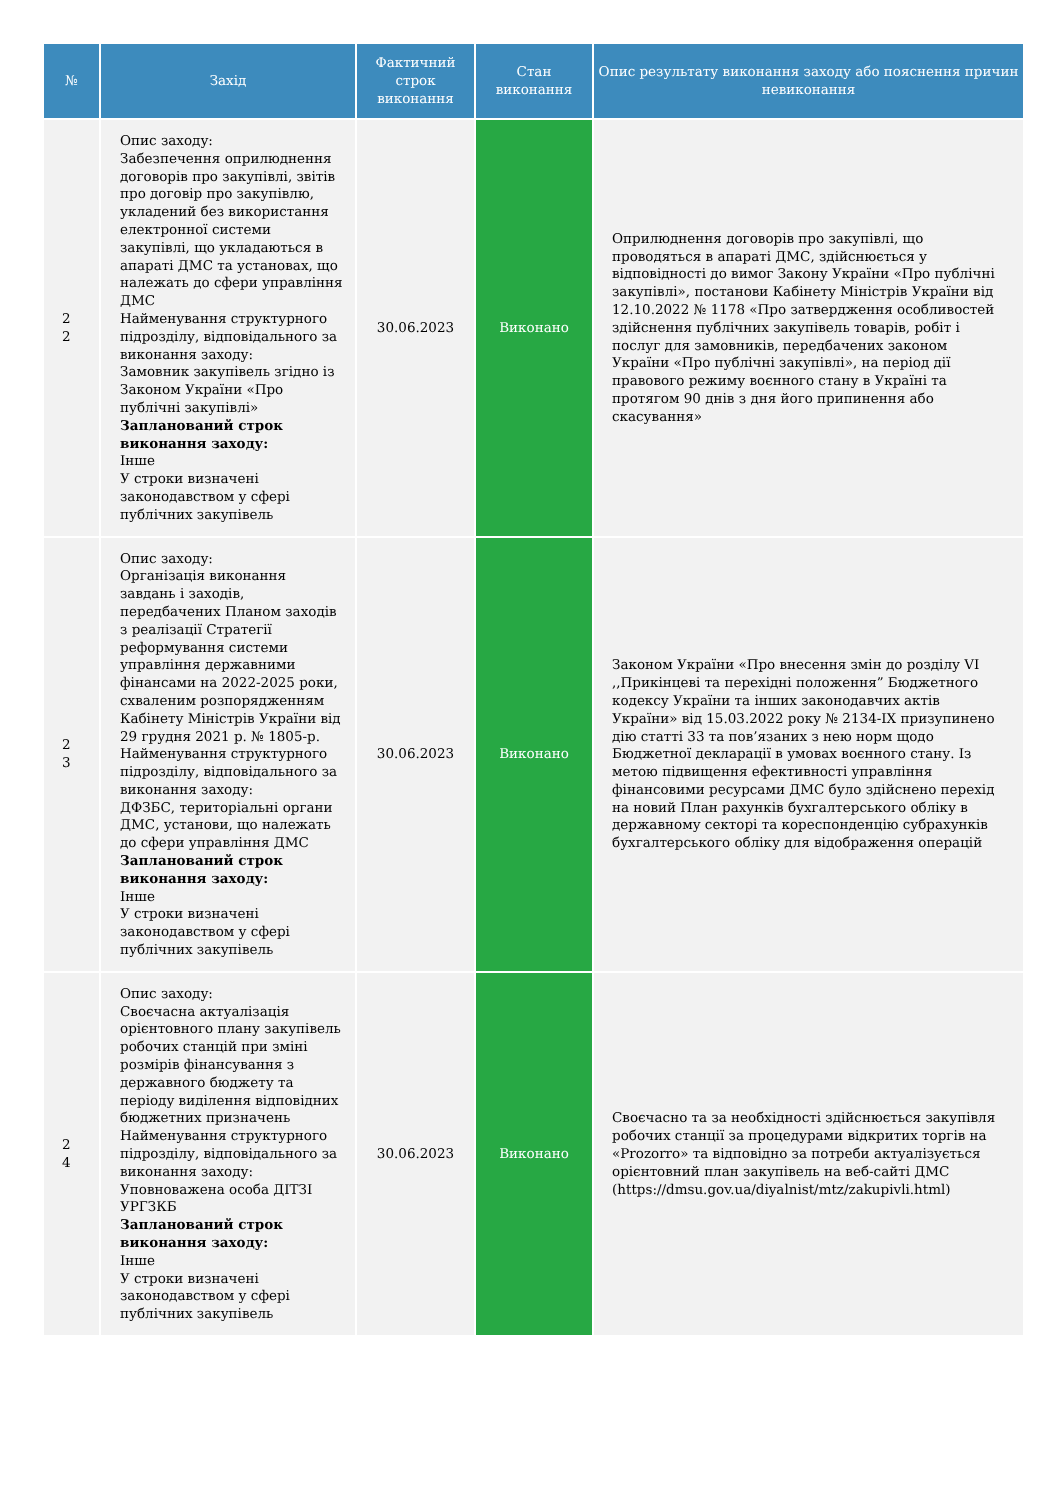| № | Захід | Фактичний строк виконання | Стан виконання | Опис результату виконання заходу або пояснення причин невиконання |
| --- | --- | --- | --- | --- |
| 2 2 | Опис заходу: Забезпечення оприлюднення договорів про закупівлі, звітів про договір про закупівлю, укладений без використання електронної системи закупівлі, що укладаються в апараті ДМС та установах, що належать до сфери управління ДМС Найменування структурного підрозділу, відповідального за виконання заходу: Замовник закупівель згідно із Законом України «Про публічні закупівлі» Запланований строк виконання заходу: Інше У строки визначені законодавством у сфері публічних закупівель | 30.06.2023 | Виконано | Оприлюднення договорів про закупівлі, що проводяться в апараті ДМС, здійснюється у відповідності до вимог Закону України «Про публічні закупівлі», постанови Кабінету Міністрів України від 12.10.2022 № 1178 «Про затвердження особливостей здійснення публічних закупівель товарів, робіт і послуг для замовників, передбачених законом України «Про публічні закупівлі», на період дії правового режиму воєнного стану в Україні та протягом 90 днів з дня його припинення або скасування» |
| 2 3 | Опис заходу: Організація виконання завдань і заходів, передбачених Планом заходів з реалізації Стратегії реформування системи управління державними фінансами на 2022-2025 роки, схваленим розпорядженням Кабінету Міністрів України від 29 грудня 2021 р. № 1805-р. Найменування структурного підрозділу, відповідального за виконання заходу: ДФЗБС, територіальні органи ДМС, установи, що належать до сфери управління ДМС Запланований строк виконання заходу: Інше У строки визначені законодавством у сфері публічних закупівель | 30.06.2023 | Виконано | Законом України «Про внесення змін до розділу VI ,,Прикінцеві та перехідні положення” Бюджетного кодексу України та інших законодавчих актів України» від 15.03.2022 року № 2134-IX призупинено дію статті 33 та пов’язаних з нею норм щодо Бюджетної декларації в умовах воєнного стану. Із метою підвищення ефективності управління фінансовими ресурсами ДМС було здійснено перехід на новий План рахунків бухгалтерського обліку в державному секторі та кореспонденцію субрахунків бухгалтерського обліку для відображення операцій |
| 2 4 | Опис заходу: Своєчасна актуалізація орієнтовного плану закупівель робочих станцій при зміні розмірів фінансування з державного бюджету та періоду виділення відповідних бюджетних призначень Найменування структурного підрозділу, відповідального за виконання заходу: Уповноважена особа ДІТЗІ УРГЗКБ Запланований строк виконання заходу: Інше У строки визначені законодавством у сфері публічних закупівель | 30.06.2023 | Виконано | Своєчасно та за необхідності здійснюється закупівля робочих станції за процедурами відкритих торгів на «Prozorro» та відповідно за потреби актуалізується орієнтовний план закупівель на веб-сайті ДМС (https://dmsu.gov.ua/diyalnist/mtz/zakupivli.html) |